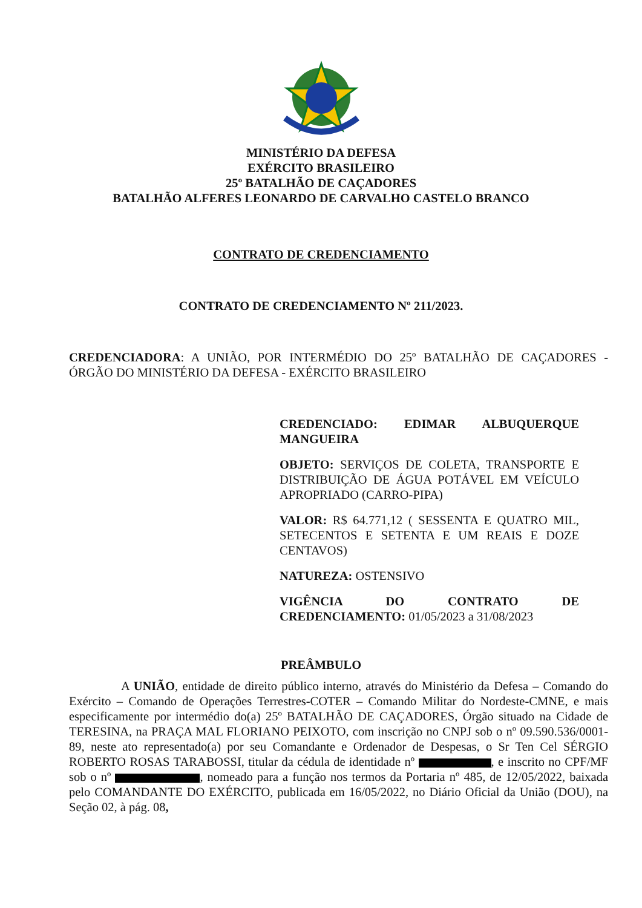MINISTÉRIO DA DEFESA
EXÉRCITO BRASILEIRO
25º BATALHÃO DE CAÇADORES
BATALHÃO ALFERES LEONARDO DE CARVALHO CASTELO BRANCO
CONTRATO DE CREDENCIAMENTO
CONTRATO DE CREDENCIAMENTO Nº 211/2023.
CREDENCIADORA: A UNIÃO, POR INTERMÉDIO DO 25º BATALHÃO DE CAÇADORES - ÓRGÃO DO MINISTÉRIO DA DEFESA - EXÉRCITO BRASILEIRO
CREDENCIADO: EDIMAR ALBUQUERQUE MANGUEIRA
OBJETO: SERVIÇOS DE COLETA, TRANSPORTE E DISTRIBUIÇÃO DE ÁGUA POTÁVEL EM VEÍCULO APROPRIADO (CARRO-PIPA)
VALOR: R$ 64.771,12 ( SESSENTA E QUATRO MIL, SETECENTOS E SETENTA E UM REAIS E DOZE CENTAVOS)
NATUREZA: OSTENSIVO
VIGÊNCIA DO CONTRATO DE CREDENCIAMENTO: 01/05/2023 a 31/08/2023
PREÂMBULO
A UNIÃO, entidade de direito público interno, através do Ministério da Defesa – Comando do Exército – Comando de Operações Terrestres-COTER – Comando Militar do Nordeste-CMNE, e mais especificamente por intermédio do(a) 25º BATALHÃO DE CAÇADORES, Órgão situado na Cidade de TERESINA, na PRAÇA MAL FLORIANO PEIXOTO, com inscrição no CNPJ sob o nº 09.590.536/0001-89, neste ato representado(a) por seu Comandante e Ordenador de Despesas, o Sr Ten Cel SÉRGIO ROBERTO ROSAS TARABOSSI, titular da cédula de identidade nº , e inscrito no CPF/MF sob o nº , nomeado para a função nos termos da Portaria nº 485, de 12/05/2022, baixada pelo COMANDANTE DO EXÉRCITO, publicada em 16/05/2022, no Diário Oficial da União (DOU), na Seção 02, à pág. 08,